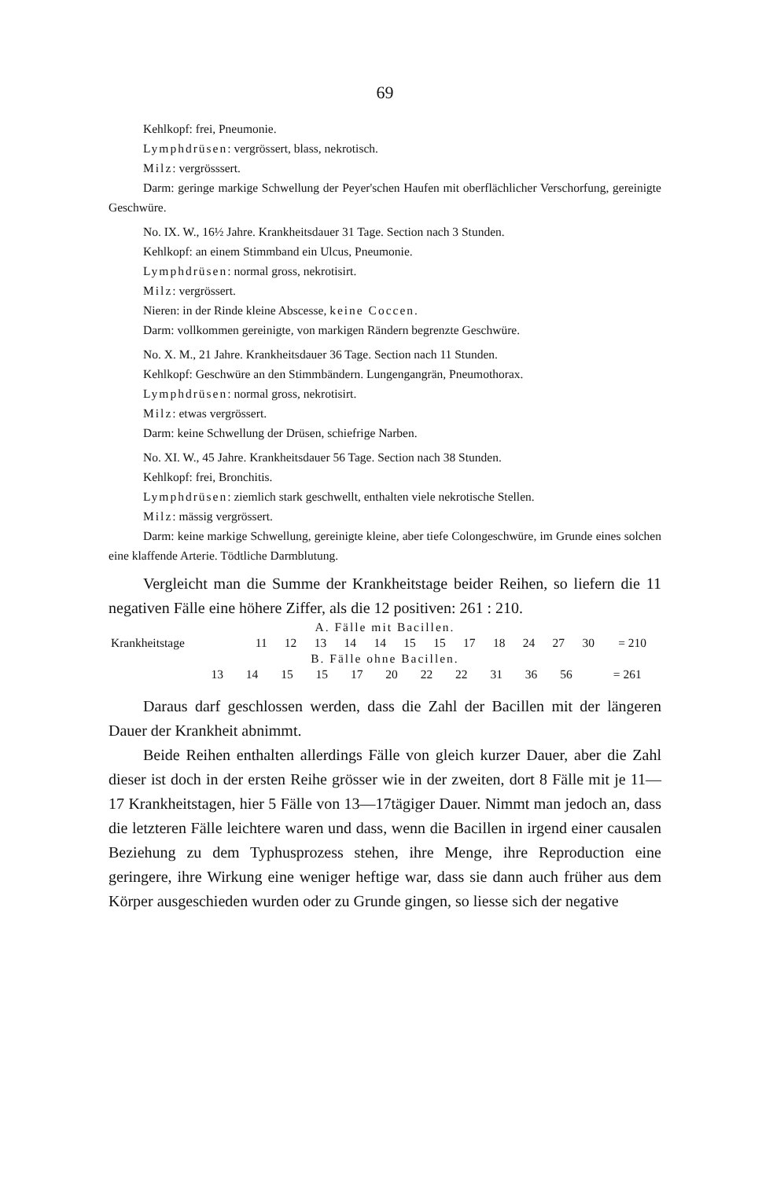69
Kehlkopf: frei, Pneumonie.
Lymphdrüsen: vergrössert, blass, nekrotisch.
Milz: vergrösssert.
Darm: geringe markige Schwellung der Peyer'schen Haufen mit oberflächlicher Verschorfung, gereinigte Geschwüre.
No. IX. W., 16½ Jahre. Krankheitsdauer 31 Tage. Section nach 3 Stunden.
Kehlkopf: an einem Stimmband ein Ulcus, Pneumonie.
Lymphdrüsen: normal gross, nekrotisirt.
Milz: vergrössert.
Nieren: in der Rinde kleine Abscesse, keine Coccen.
Darm: vollkommen gereinigte, von markigen Rändern begrenzte Geschwüre.
No. X. M., 21 Jahre. Krankheitsdauer 36 Tage. Section nach 11 Stunden.
Kehlkopf: Geschwüre an den Stimmbändern. Lungengangrän, Pneumothorax.
Lymphdrüsen: normal gross, nekrotisirt.
Milz: etwas vergrössert.
Darm: keine Schwellung der Drüsen, schiefrige Narben.
No. XI. W., 45 Jahre. Krankheitsdauer 56 Tage. Section nach 38 Stunden.
Kehlkopf: frei, Bronchitis.
Lymphdrüsen: ziemlich stark geschwellt, enthalten viele nekrotische Stellen.
Milz: mässig vergrössert.
Darm: keine markige Schwellung, gereinigte kleine, aber tiefe Colongeschwüre, im Grunde eines solchen eine klaffende Arterie. Tödtliche Darmblutung.
Vergleicht man die Summe der Krankheitstage beider Reihen, so liefern die 11 negativen Fälle eine höhere Ziffer, als die 12 positiven: 261 : 210.
A. Fälle mit Bacillen.
| Krankheitstage | 11 | 12 | 13 | 14 | 14 | 15 | 15 | 17 | 18 | 24 | 27 | 30 | = 210 |
B. Fälle ohne Bacillen.
| | 13 | 14 | 15 | 15 | 17 | 20 | 22 | 22 | 31 | 36 | 56 | | = 261 |
Daraus darf geschlossen werden, dass die Zahl der Bacillen mit der längeren Dauer der Krankheit abnimmt.
Beide Reihen enthalten allerdings Fälle von gleich kurzer Dauer, aber die Zahl dieser ist doch in der ersten Reihe grösser wie in der zweiten, dort 8 Fälle mit je 11—17 Krankheitstagen, hier 5 Fälle von 13—17tägiger Dauer. Nimmt man jedoch an, dass die letzteren Fälle leichtere waren und dass, wenn die Bacillen in irgend einer causalen Beziehung zu dem Typhusprozess stehen, ihre Menge, ihre Reproduction eine geringere, ihre Wirkung eine weniger heftige war, dass sie dann auch früher aus dem Körper ausgeschieden wurden oder zu Grunde gingen, so liesse sich der negative